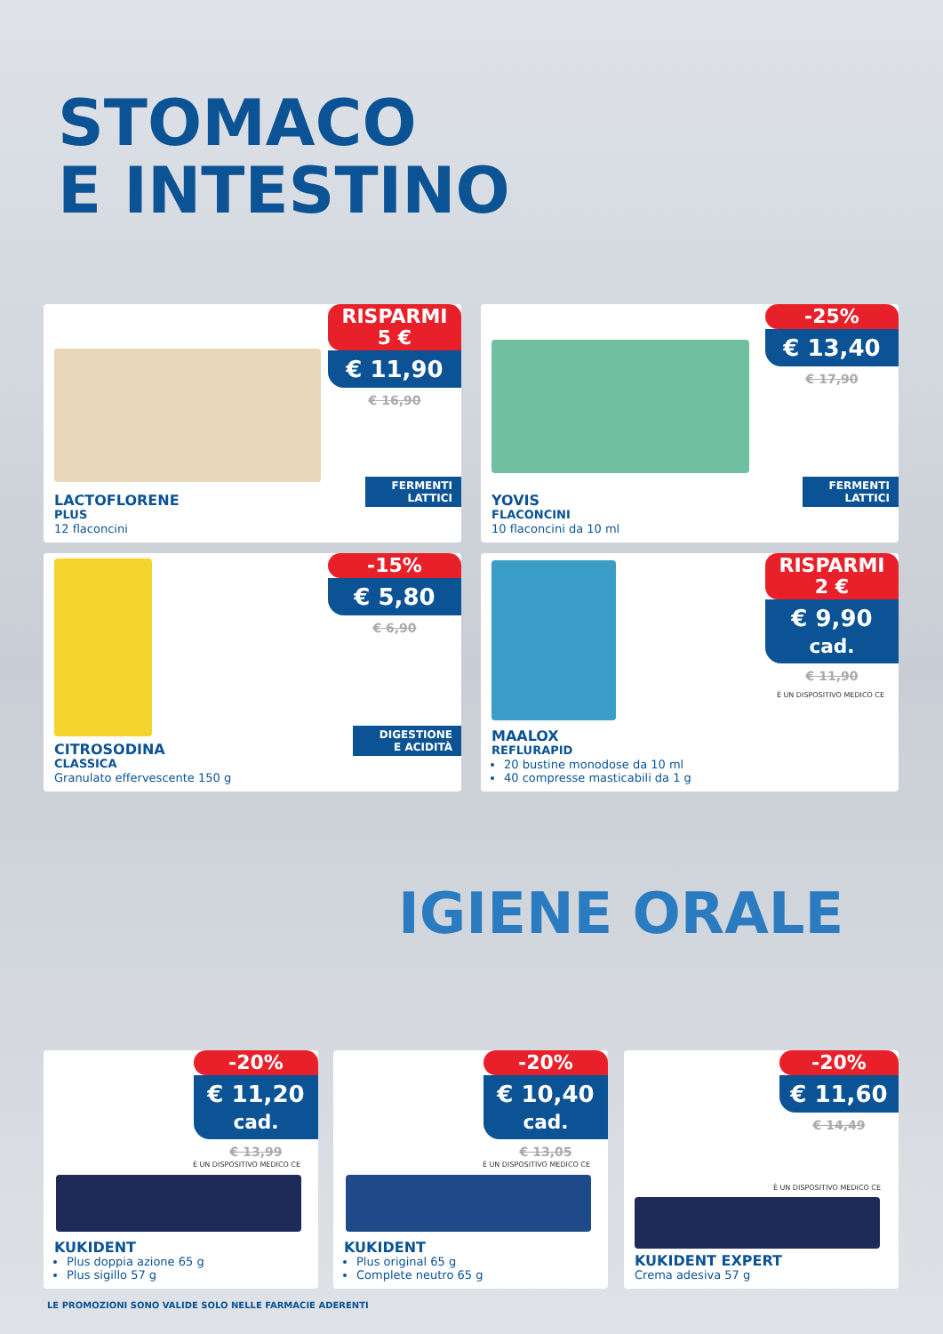STOMACO
E INTESTINO
RISPARMI
5 €
€ 11,90
€ 16,90
FERMENTI
LATTICI
LACTOFLORENE
PLUS
12 flaconcini
-25%
€ 13,40
€ 17,90
FERMENTI
LATTICI
YOVIS
FLACONCINI
10 flaconcini da 10 ml
-15%
€ 5,80
€ 6,90
DIGESTIONE
E ACIDITÀ
CITROSODINA
CLASSICA
Granulato effervescente 150 g
RISPARMI
2 €
€ 9,90 cad.
€ 11,90
È UN DISPOSITIVO MEDICO CE
MAALOX
REFLURAPID
20 bustine monodose da 10 ml
40 compresse masticabili da 1 g
IGIENE ORALE
-20%
€ 11,20 cad.
€ 13,99
È UN DISPOSITIVO MEDICO CE
KUKIDENT
Plus doppia azione 65 g
Plus sigillo 57 g
-20%
€ 10,40 cad.
€ 13,05
È UN DISPOSITIVO MEDICO CE
KUKIDENT
Plus original 65 g
Complete neutro 65 g
-20%
€ 11,60
€ 14,49
È UN DISPOSITIVO MEDICO CE
KUKIDENT EXPERT
Crema adesiva 57 g
LE PROMOZIONI SONO VALIDE SOLO NELLE FARMACIE ADERENTI